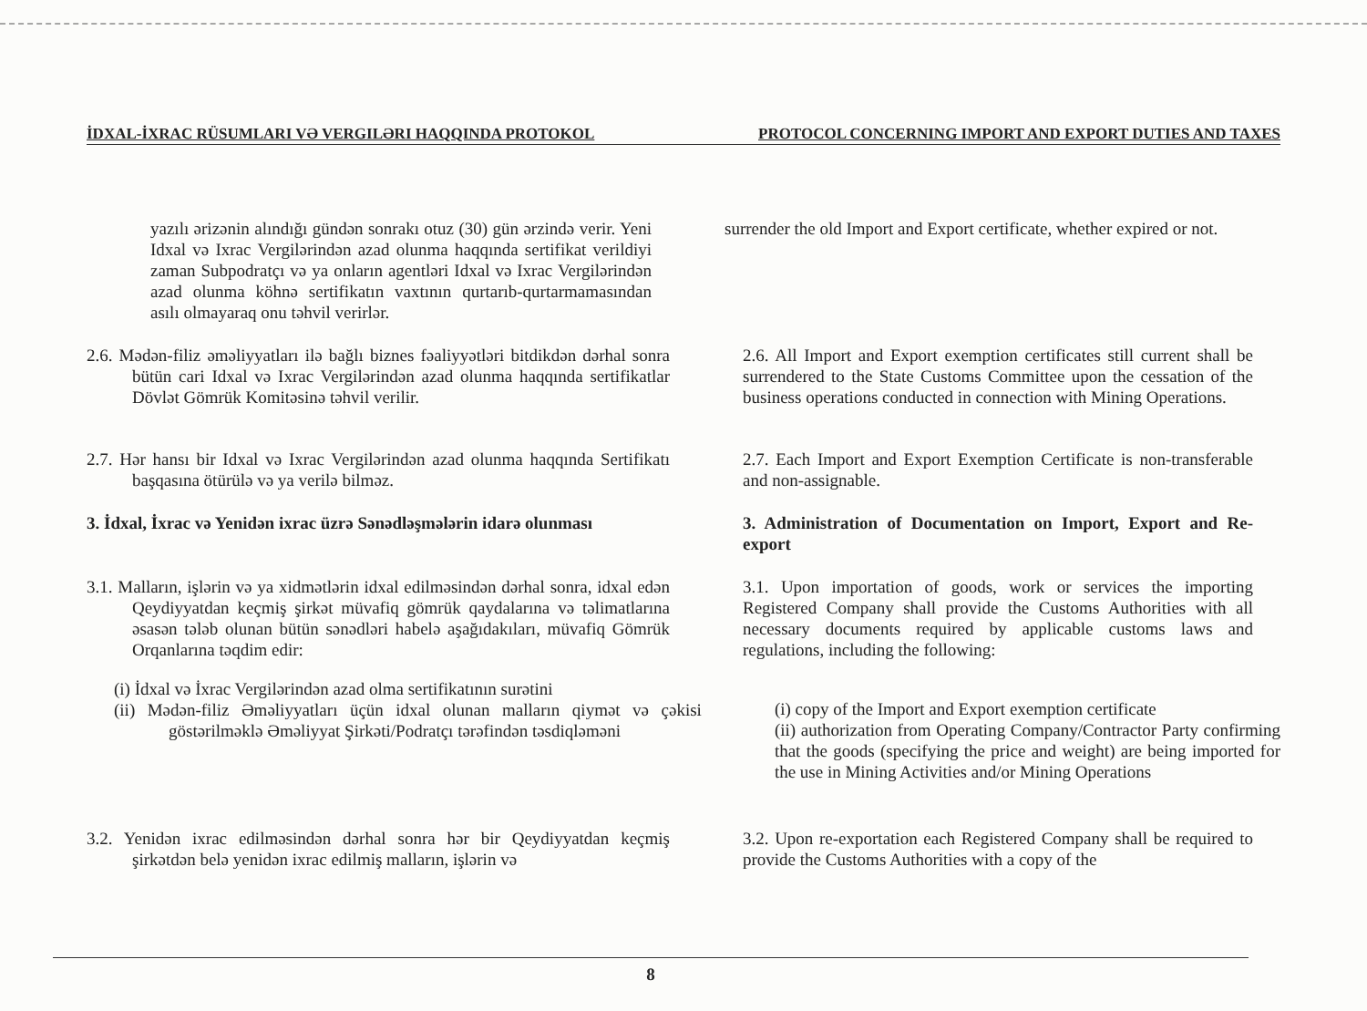İDXAL-İXRAC RÜSUMLARI VƏ VERGILƏRI HAQQINDA PROTOKOL PROTOCOL CONCERNING IMPORT AND EXPORT DUTIES AND TAXES
yazılı ərizənin alındığı gündən sonrakı otuz (30) gün ərzində verir. Yeni Idxal və Ixrac Vergilərindən azad olunma haqqında sertifikat verildiyi zaman Subpodratçı və ya onların agentləri Idxal və Ixrac Vergilərindən azad olunma köhnə sertifikatın vaxtının qurtarıb-qurtarmamasından asılı olmayaraq onu təhvil verirlər.
surrender the old Import and Export certificate, whether expired or not.
2.6. Mədən-filiz əməliyyatları ilə bağlı biznes fəaliyyətləri bitdikdən dərhal sonra bütün cari Idxal və Ixrac Vergilərindən azad olunma haqqında sertifikatlar Dövlət Gömrük Komitəsinə təhvil verilir.
2.6. All Import and Export exemption certificates still current shall be surrendered to the State Customs Committee upon the cessation of the business operations conducted in connection with Mining Operations.
2.7. Hər hansı bir Idxal və Ixrac Vergilərindən azad olunma haqqında Sertifikatı başqasına ötürülə və ya verilə bilməz.
2.7. Each Import and Export Exemption Certificate is non-transferable and non-assignable.
3. İdxal, İxrac və Yenidən ixrac üzrə Sənədləşmələrin idarə olunması
3. Administration of Documentation on Import, Export and Re-export
3.1. Malların, işlərin və ya xidmətlərin idxal edilməsindən dərhal sonra, idxal edən Qeydiyyatdan keçmiş şirkət müvafiq gömrük qaydalarına və təlimatlarına əsasən tələb olunan bütün sənədləri habelə aşağıdakıları, müvafiq Gömrük Orqanlarına təqdim edir:
3.1. Upon importation of goods, work or services the importing Registered Company shall provide the Customs Authorities with all necessary documents required by applicable customs laws and regulations, including the following:
(i) İdxal və İxrac Vergilərindən azad olma sertifikatının surətini
(ii) Mədən-filiz Əməliyyatları üçün idxal olunan malların qiymət və çəkisi göstərilməklə Əməliyyat Şirkəti/Podratçı tərəfindən təsdiqləməni
(i) copy of the Import and Export exemption certificate
(ii) authorization from Operating Company/Contractor Party confirming that the goods (specifying the price and weight) are being imported for the use in Mining Activities and/or Mining Operations
3.2. Yenidən ixrac edilməsindən dərhal sonra hər bir Qeydiyyatdan keçmiş şirkətdən belə yenidən ixrac edilmiş malların, işlərin və
3.2. Upon re-exportation each Registered Company shall be required to provide the Customs Authorities with a copy of the
8